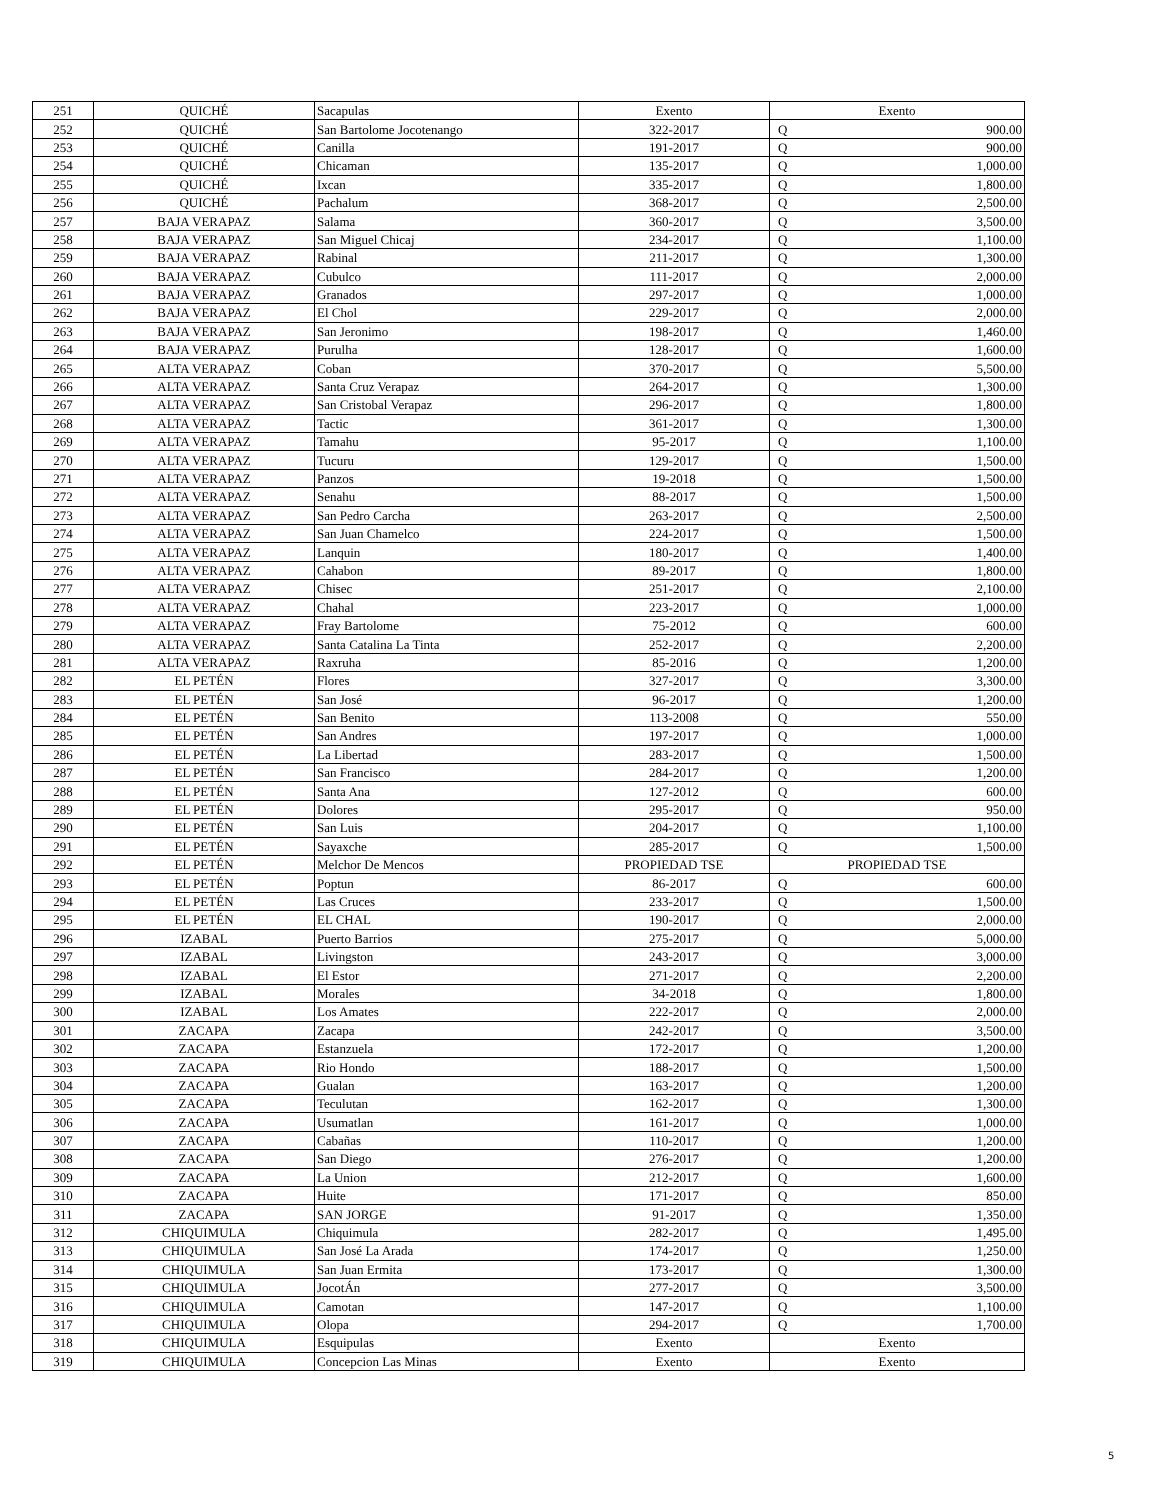| 251 | QUICHÉ | Sacapulas | Exento | Exento | |
| 252 | QUICHÉ | San Bartolome Jocotenango | 322-2017 | Q | 900.00 |
| 253 | QUICHÉ | Canilla | 191-2017 | Q | 900.00 |
| 254 | QUICHÉ | Chicaman | 135-2017 | Q | 1,000.00 |
| 255 | QUICHÉ | Ixcan | 335-2017 | Q | 1,800.00 |
| 256 | QUICHÉ | Pachalum | 368-2017 | Q | 2,500.00 |
| 257 | BAJA VERAPAZ | Salama | 360-2017 | Q | 3,500.00 |
| 258 | BAJA VERAPAZ | San Miguel Chicaj | 234-2017 | Q | 1,100.00 |
| 259 | BAJA VERAPAZ | Rabinal | 211-2017 | Q | 1,300.00 |
| 260 | BAJA VERAPAZ | Cubulco | 111-2017 | Q | 2,000.00 |
| 261 | BAJA VERAPAZ | Granados | 297-2017 | Q | 1,000.00 |
| 262 | BAJA VERAPAZ | El Chol | 229-2017 | Q | 2,000.00 |
| 263 | BAJA VERAPAZ | San Jeronimo | 198-2017 | Q | 1,460.00 |
| 264 | BAJA VERAPAZ | Purulha | 128-2017 | Q | 1,600.00 |
| 265 | ALTA VERAPAZ | Coban | 370-2017 | Q | 5,500.00 |
| 266 | ALTA VERAPAZ | Santa Cruz Verapaz | 264-2017 | Q | 1,300.00 |
| 267 | ALTA VERAPAZ | San Cristobal Verapaz | 296-2017 | Q | 1,800.00 |
| 268 | ALTA VERAPAZ | Tactic | 361-2017 | Q | 1,300.00 |
| 269 | ALTA VERAPAZ | Tamahu | 95-2017 | Q | 1,100.00 |
| 270 | ALTA VERAPAZ | Tucuru | 129-2017 | Q | 1,500.00 |
| 271 | ALTA VERAPAZ | Panzos | 19-2018 | Q | 1,500.00 |
| 272 | ALTA VERAPAZ | Senahu | 88-2017 | Q | 1,500.00 |
| 273 | ALTA VERAPAZ | San Pedro Carcha | 263-2017 | Q | 2,500.00 |
| 274 | ALTA VERAPAZ | San Juan Chamelco | 224-2017 | Q | 1,500.00 |
| 275 | ALTA VERAPAZ | Lanquin | 180-2017 | Q | 1,400.00 |
| 276 | ALTA VERAPAZ | Cahabon | 89-2017 | Q | 1,800.00 |
| 277 | ALTA VERAPAZ | Chisec | 251-2017 | Q | 2,100.00 |
| 278 | ALTA VERAPAZ | Chahal | 223-2017 | Q | 1,000.00 |
| 279 | ALTA VERAPAZ | Fray Bartolome | 75-2012 | Q | 600.00 |
| 280 | ALTA VERAPAZ | Santa Catalina La Tinta | 252-2017 | Q | 2,200.00 |
| 281 | ALTA VERAPAZ | Raxruha | 85-2016 | Q | 1,200.00 |
| 282 | EL PETÉN | Flores | 327-2017 | Q | 3,300.00 |
| 283 | EL PETÉN | San José | 96-2017 | Q | 1,200.00 |
| 284 | EL PETÉN | San Benito | 113-2008 | Q | 550.00 |
| 285 | EL PETÉN | San Andres | 197-2017 | Q | 1,000.00 |
| 286 | EL PETÉN | La Libertad | 283-2017 | Q | 1,500.00 |
| 287 | EL PETÉN | San Francisco | 284-2017 | Q | 1,200.00 |
| 288 | EL PETÉN | Santa Ana | 127-2012 | Q | 600.00 |
| 289 | EL PETÉN | Dolores | 295-2017 | Q | 950.00 |
| 290 | EL PETÉN | San Luis | 204-2017 | Q | 1,100.00 |
| 291 | EL PETÉN | Sayaxche | 285-2017 | Q | 1,500.00 |
| 292 | EL PETÉN | Melchor De Mencos | PROPIEDAD TSE | PROPIEDAD TSE | |
| 293 | EL PETÉN | Poptun | 86-2017 | Q | 600.00 |
| 294 | EL PETÉN | Las Cruces | 233-2017 | Q | 1,500.00 |
| 295 | EL PETÉN | EL CHAL | 190-2017 | Q | 2,000.00 |
| 296 | IZABAL | Puerto Barrios | 275-2017 | Q | 5,000.00 |
| 297 | IZABAL | Livingston | 243-2017 | Q | 3,000.00 |
| 298 | IZABAL | El Estor | 271-2017 | Q | 2,200.00 |
| 299 | IZABAL | Morales | 34-2018 | Q | 1,800.00 |
| 300 | IZABAL | Los Amates | 222-2017 | Q | 2,000.00 |
| 301 | ZACAPA | Zacapa | 242-2017 | Q | 3,500.00 |
| 302 | ZACAPA | Estanzuela | 172-2017 | Q | 1,200.00 |
| 303 | ZACAPA | Rio Hondo | 188-2017 | Q | 1,500.00 |
| 304 | ZACAPA | Gualan | 163-2017 | Q | 1,200.00 |
| 305 | ZACAPA | Teculutan | 162-2017 | Q | 1,300.00 |
| 306 | ZACAPA | Usumatlan | 161-2017 | Q | 1,000.00 |
| 307 | ZACAPA | Cabañas | 110-2017 | Q | 1,200.00 |
| 308 | ZACAPA | San Diego | 276-2017 | Q | 1,200.00 |
| 309 | ZACAPA | La Union | 212-2017 | Q | 1,600.00 |
| 310 | ZACAPA | Huite | 171-2017 | Q | 850.00 |
| 311 | ZACAPA | SAN JORGE | 91-2017 | Q | 1,350.00 |
| 312 | CHIQUIMULA | Chiquimula | 282-2017 | Q | 1,495.00 |
| 313 | CHIQUIMULA | San José La Arada | 174-2017 | Q | 1,250.00 |
| 314 | CHIQUIMULA | San Juan Ermita | 173-2017 | Q | 1,300.00 |
| 315 | CHIQUIMULA | JocotÁn | 277-2017 | Q | 3,500.00 |
| 316 | CHIQUIMULA | Camotan | 147-2017 | Q | 1,100.00 |
| 317 | CHIQUIMULA | Olopa | 294-2017 | Q | 1,700.00 |
| 318 | CHIQUIMULA | Esquipulas | Exento | Exento | |
| 319 | CHIQUIMULA | Concepcion Las Minas | Exento | Exento | |
5